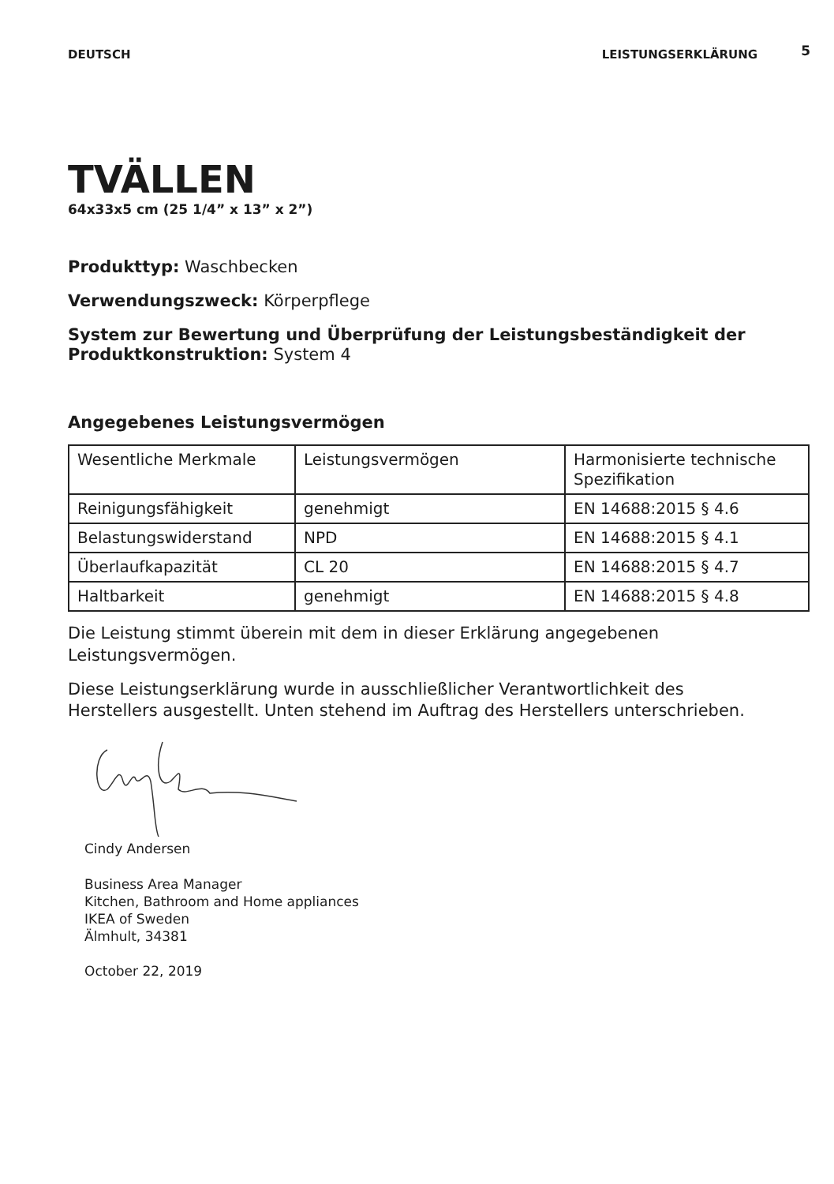DEUTSCH LEISTUNGSERKLÄRUNG 5
TVÄLLEN
64x33x5 cm (25 1/4” x 13” x 2”)
Produkttyp: Waschbecken
Verwendungszweck: Körperpflege
System zur Bewertung und Überprüfung der Leistungsbeständigkeit der Produktkonstruktion: System 4
Angegebenes Leistungsvermögen
| Wesentliche Merkmale | Leistungsvermögen | Harmonisierte technische Spezifikation |
| Reinigungsfähigkeit | genehmigt | EN 14688:2015 § 4.6 |
| Belastungswiderstand | NPD | EN 14688:2015 § 4.1 |
| Überlaufkapazität | CL 20 | EN 14688:2015 § 4.7 |
| Haltbarkeit | genehmigt | EN 14688:2015 § 4.8 |
Die Leistung stimmt überein mit dem in dieser Erklärung angegebenen Leistungsvermögen.
Diese Leistungserklärung wurde in ausschließlicher Verantwortlichkeit des Herstellers ausgestellt. Unten stehend im Auftrag des Herstellers unterschrieben.
Cindy Andersen
Business Area Manager
Kitchen, Bathroom and Home appliances
IKEA of Sweden
Älmhult, 34381
October 22, 2019